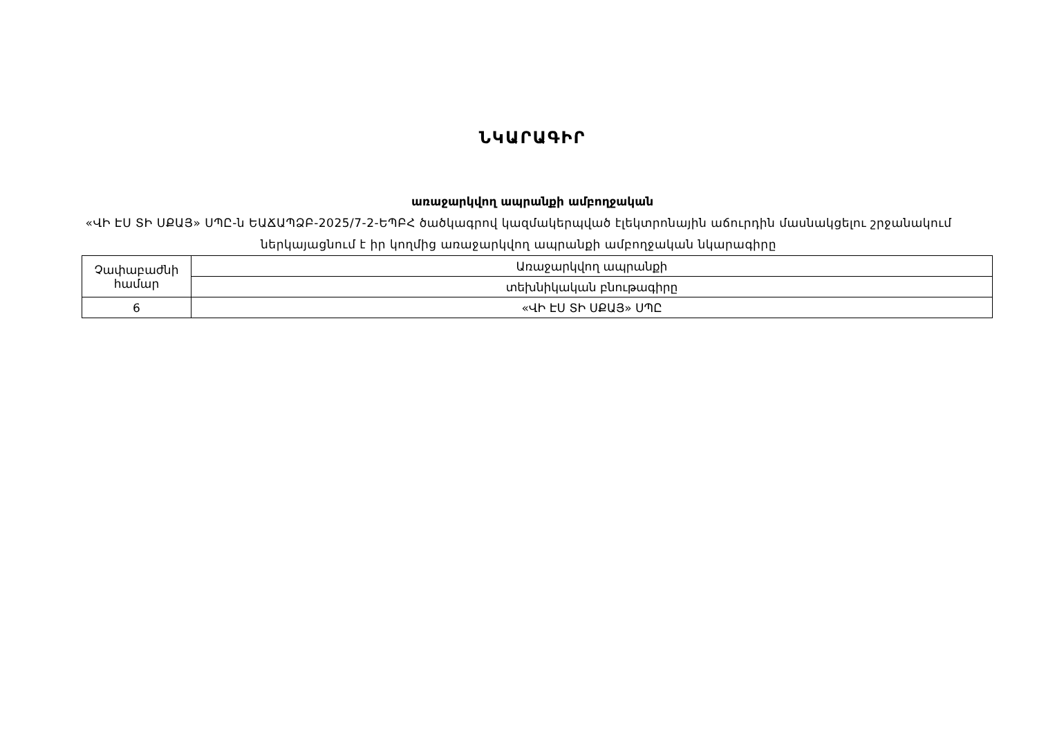ՆԿԱՐԱԳԻՐ
առաջարկվող ապրանքի ամբողջական
«ՎԻ ԷՍ ՏԻ ՍՔԱՅ» ՍՊԸ-ն ԵԱՃԱՊՁԲ-2025/7-2-ԵՊԲՀ ծածկագրով կազմակերպված էլեկտրոնային աճուրդին մասնակցելու շրջանակում ներկայացնում է իր կողմից առաջարկվող ապրանքի ամբողջական նկարագիրը
| Չափաբաժնի համար | Առաջարկվող ապրանքի |
| | տեխնիկական բնութագիրը |
| 6 | «ՎԻ ԷՍ ՏԻ ՍՔԱՅ» ՍՊԸ |